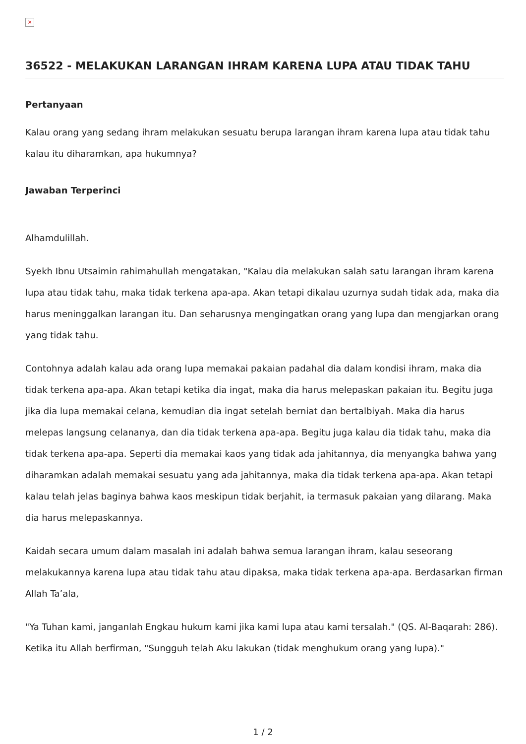×
36522 - MELAKUKAN LARANGAN IHRAM KARENA LUPA ATAU TIDAK TAHU
Pertanyaan
Kalau orang yang sedang ihram melakukan sesuatu berupa larangan ihram karena lupa atau tidak tahu kalau itu diharamkan, apa hukumnya?
Jawaban Terperinci
Alhamdulillah.
Syekh Ibnu Utsaimin rahimahullah mengatakan, "Kalau dia melakukan salah satu larangan ihram karena lupa atau tidak tahu, maka tidak terkena apa-apa. Akan tetapi dikalau uzurnya sudah tidak ada, maka dia harus meninggalkan larangan itu. Dan seharusnya mengingatkan orang yang lupa dan mengjarkan orang yang tidak tahu.
Contohnya adalah kalau ada orang lupa memakai pakaian padahal dia dalam kondisi ihram, maka dia tidak terkena apa-apa. Akan tetapi ketika dia ingat, maka dia harus melepaskan pakaian itu. Begitu juga jika dia lupa memakai celana, kemudian dia ingat setelah berniat dan bertalbiyah. Maka dia harus melepas langsung celananya, dan dia tidak terkena apa-apa. Begitu juga kalau dia tidak tahu, maka dia tidak terkena apa-apa. Seperti dia memakai kaos yang tidak ada jahitannya, dia menyangka bahwa yang diharamkan adalah memakai sesuatu yang ada jahitannya, maka dia tidak terkena apa-apa. Akan tetapi kalau telah jelas baginya bahwa kaos meskipun tidak berjahit, ia termasuk pakaian yang dilarang. Maka dia harus melepaskannya.
Kaidah secara umum dalam masalah ini adalah bahwa semua larangan ihram, kalau seseorang melakukannya karena lupa atau tidak tahu atau dipaksa, maka tidak terkena apa-apa. Berdasarkan firman Allah Ta’ala,
"Ya Tuhan kami, janganlah Engkau hukum kami jika kami lupa atau kami tersalah." (QS. Al-Baqarah: 286). Ketika itu Allah berfirman, "Sungguh telah Aku lakukan (tidak menghukum orang yang lupa)."
1 / 2